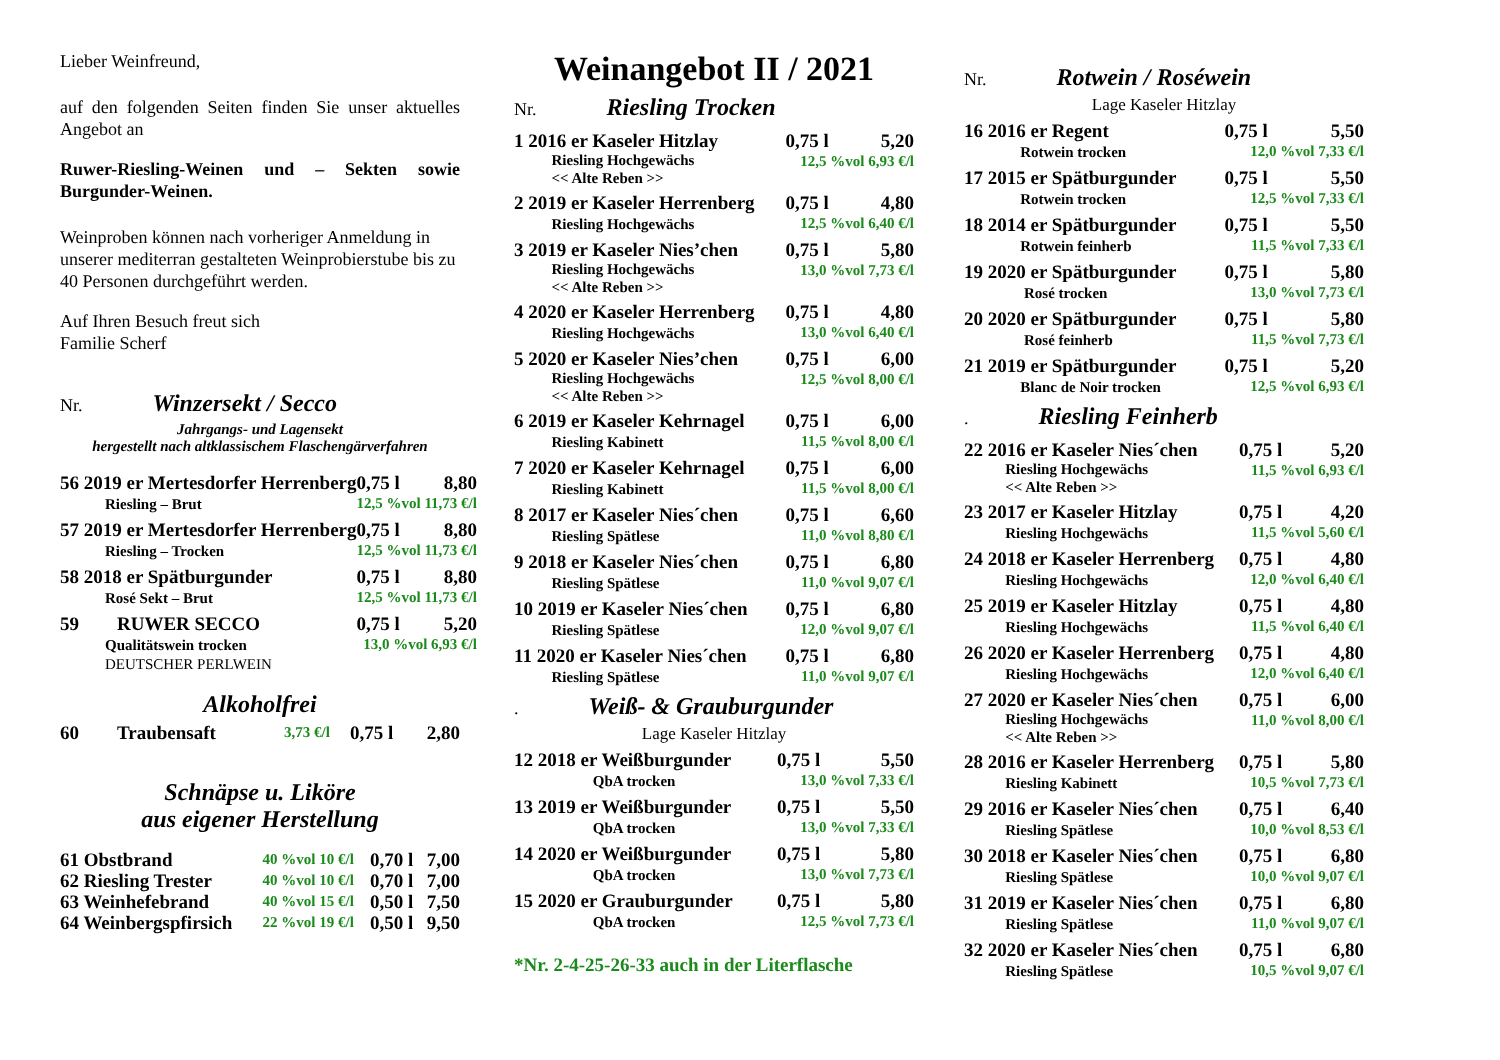Lieber Weinfreund,
auf den folgenden Seiten finden Sie unser aktuelles Angebot an
Ruwer-Riesling-Weinen und – Sekten sowie Burgunder-Weinen.
Weinproben können nach vorheriger Anmeldung in unserer mediterran gestalteten Weinprobierstube bis zu 40 Personen durchgeführt werden.
Auf Ihren Besuch freut sich
Familie Scherf
Nr. Winzersekt / Secco
Jahrgangs- und Lagensekt
hergestellt nach altklassischem Flaschengärverfahren
| 56 2019 er Mertesdorfer Herrenberg | 0,75 l | 8,80 |
| Riesling – Brut | 12,5 %vol 11,73 €/l | |
| 57 2019 er Mertesdorfer Herrenberg | 0,75 l | 8,80 |
| Riesling – Trocken | 12,5 %vol 11,73 €/l | |
| 58 2018 er Spätburgunder | 0,75 l | 8,80 |
| Rosé Sekt – Brut | 12,5 %vol 11,73 €/l | |
| 59 RUWER SECCO | 0,75 l | 5,20 |
| Qualitätswein trocken | 13,0 %vol 6,93 €/l | |
| DEUTSCHER PERLWEIN | | |
Alkoholfrei
| 60 Traubensaft | 3,73 €/l | 0,75 l | 2,80 |
Schnäpse u. Liköre
aus eigener Herstellung
| 61 Obstbrand | 40 %vol 10 €/l | 0,70 l | 7,00 |
| 62 Riesling Trester | 40 %vol 10 €/l | 0,70 l | 7,00 |
| 63 Weinhefebrand | 40 %vol 15 €/l | 0,50 l | 7,50 |
| 64 Weinbergspfirsich | 22 %vol 19 €/l | 0,50 l | 9,50 |
Weinangebot II / 2021
Nr. Riesling Trocken
| 1 2016 er Kaseler Hitzlay | 0,75 l | 5,20 |
| Riesling Hochgewächs << Alte Reben >> | 12,5 %vol 6,93 €/l | |
| 2 2019 er Kaseler Herrenberg | 0,75 l | 4,80 |
| Riesling Hochgewächs | 12,5 %vol 6,40 €/l | |
| 3 2019 er Kaseler Nies’chen | 0,75 l | 5,80 |
| Riesling Hochgewächs << Alte Reben >> | 13,0 %vol 7,73 €/l | |
| 4 2020 er Kaseler Herrenberg | 0,75 l | 4,80 |
| Riesling Hochgewächs | 13,0 %vol 6,40 €/l | |
| 5 2020 er Kaseler Nies’chen | 0,75 l | 6,00 |
| Riesling Hochgewächs << Alte Reben >> | 12,5 %vol 8,00 €/l | |
| 6 2019 er Kaseler Kehrnagel | 0,75 l | 6,00 |
| Riesling Kabinett | 11,5 %vol 8,00 €/l | |
| 7 2020 er Kaseler Kehrnagel | 0,75 l | 6,00 |
| Riesling Kabinett | 11,5 %vol 8,00 €/l | |
| 8 2017 er Kaseler Nies´chen | 0,75 l | 6,60 |
| Riesling Spätlese | 11,0 %vol 8,80 €/l | |
| 9 2018 er Kaseler Nies´chen | 0,75 l | 6,80 |
| Riesling Spätlese | 11,0 %vol 9,07 €/l | |
| 10 2019 er Kaseler Nies´chen | 0,75 l | 6,80 |
| Riesling Spätlese | 12,0 %vol 9,07 €/l | |
| 11 2020 er Kaseler Nies´chen | 0,75 l | 6,80 |
| Riesling Spätlese | 11,0 %vol 9,07 €/l | |
. Weiß- & Grauburgunder
Lage Kaseler Hitzlay
| 12 2018 er Weißburgunder | 0,75 l | 5,50 |
| QbA trocken | 13,0 %vol 7,33 €/l | |
| 13 2019 er Weißburgunder | 0,75 l | 5,50 |
| QbA trocken | 13,0 %vol 7,33 €/l | |
| 14 2020 er Weißburgunder | 0,75 l | 5,80 |
| QbA trocken | 13,0 %vol 7,73 €/l | |
| 15 2020 er Grauburgunder | 0,75 l | 5,80 |
| QbA trocken | 12,5 %vol 7,73 €/l | |
*Nr. 2-4-25-26-33 auch in der Literflasche
Nr. Rotwein / Roséwein
Lage Kaseler Hitzlay
| 16 2016 er Regent | 0,75 l | 5,50 |
| Rotwein trocken | 12,0 %vol 7,33 €/l | |
| 17 2015 er Spätburgunder | 0,75 l | 5,50 |
| Rotwein trocken | 12,5 %vol 7,33 €/l | |
| 18 2014 er Spätburgunder | 0,75 l | 5,50 |
| Rotwein feinherb | 11,5 %vol 7,33 €/l | |
| 19 2020 er Spätburgunder | 0,75 l | 5,80 |
| Rosé trocken | 13,0 %vol 7,73 €/l | |
| 20 2020 er Spätburgunder | 0,75 l | 5,80 |
| Rosé feinherb | 11,5 %vol 7,73 €/l | |
| 21 2019 er Spätburgunder | 0,75 l | 5,20 |
| Blanc de Noir trocken | 12,5 %vol 6,93 €/l | |
. Riesling Feinherb
| 22 2016 er Kaseler Nies´chen | 0,75 l | 5,20 |
| Riesling Hochgewächs << Alte Reben >> | 11,5 %vol 6,93 €/l | |
| 23 2017 er Kaseler Hitzlay | 0,75 l | 4,20 |
| Riesling Hochgewächs | 11,5 %vol 5,60 €/l | |
| 24 2018 er Kaseler Herrenberg | 0,75 l | 4,80 |
| Riesling Hochgewächs | 12,0 %vol 6,40 €/l | |
| 25 2019 er Kaseler Hitzlay | 0,75 l | 4,80 |
| Riesling Hochgewächs | 11,5 %vol 6,40 €/l | |
| 26 2020 er Kaseler Herrenberg | 0,75 l | 4,80 |
| Riesling Hochgewächs | 12,0 %vol 6,40 €/l | |
| 27 2020 er Kaseler Nies´chen | 0,75 l | 6,00 |
| Riesling Hochgewächs << Alte Reben >> | 11,0 %vol 8,00 €/l | |
| 28 2016 er Kaseler Herrenberg | 0,75 l | 5,80 |
| Riesling Kabinett | 10,5 %vol 7,73 €/l | |
| 29 2016 er Kaseler Nies´chen | 0,75 l | 6,40 |
| Riesling Spätlese | 10,0 %vol 8,53 €/l | |
| 30 2018 er Kaseler Nies´chen | 0,75 l | 6,80 |
| Riesling Spätlese | 10,0 %vol 9,07 €/l | |
| 31 2019 er Kaseler Nies´chen | 0,75 l | 6,80 |
| Riesling Spätlese | 11,0 %vol 9,07 €/l | |
| 32 2020 er Kaseler Nies´chen | 0,75 l | 6,80 |
| Riesling Spätlese | 10,5 %vol 9,07 €/l | |